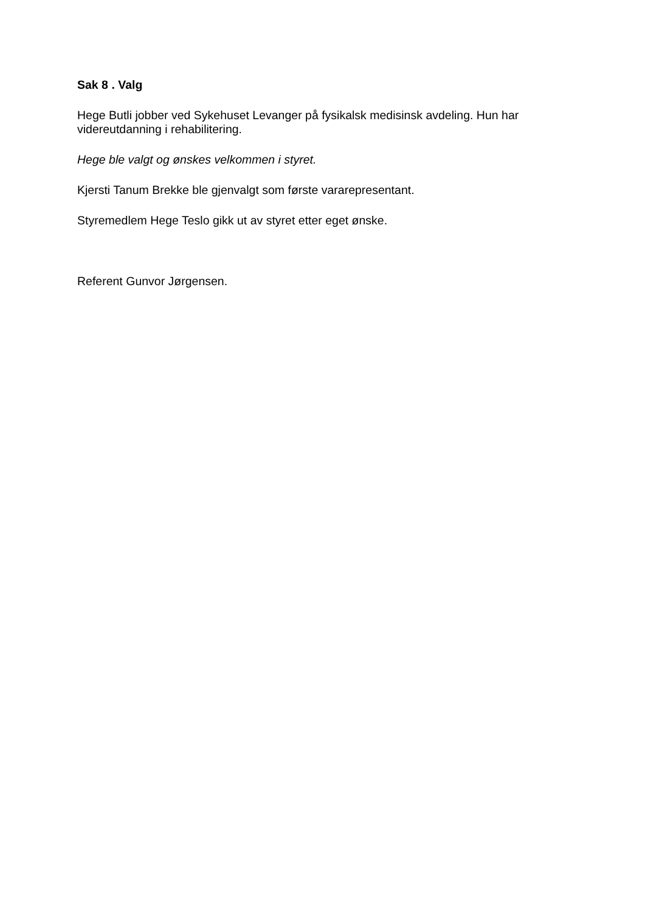Sak 8 . Valg
Hege Butli jobber ved Sykehuset Levanger på fysikalsk medisinsk avdeling. Hun har videreutdanning i rehabilitering.
Hege ble valgt og ønskes velkommen i styret.
Kjersti Tanum Brekke ble gjenvalgt som første vararepresentant.
Styremedlem Hege Teslo gikk ut av styret etter eget ønske.
Referent Gunvor Jørgensen.